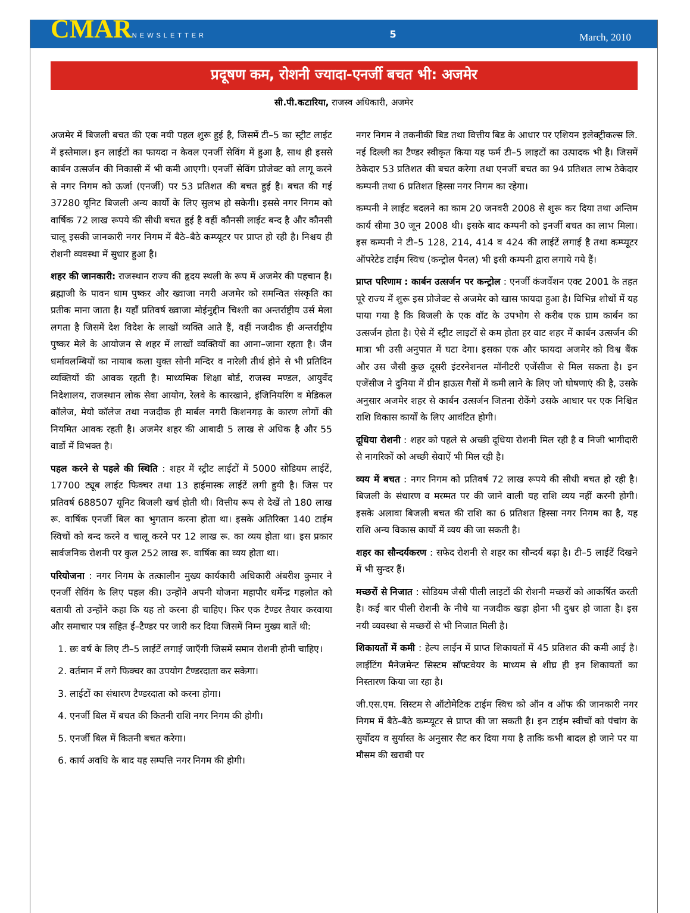CMARNEWSLETTER
5
March, 2010
प्रदूषण कम, रोशनी ज्यादा-एनर्जी बचत भी: अजमेर
सी.पी.कटारिया, राजस्व अधिकारी, अजमेर
अजमेर में बिजली बचत की एक नयी पहल शुरू हुई है, जिसमें टी–5 का स्ट्रीट लाईट में इस्तेमाल। इन लाईटों का फायदा न केवल एनर्जी सेविंग में हुआ है, साथ ही इससे कार्बन उत्सर्जन की निकासी में भी कमी आएगी। एनर्जी सेविंग प्रोजेक्ट को लागू करने से नगर निगम को ऊर्जा (एनर्जी) पर 53 प्रतिशत की बचत हुई है। बचत की गई 37280 यूनिट बिजली अन्य कार्यो के लिए सुलभ हो सकेगी। इससे नगर निगम को वार्षिक 72 लाख रूपये की सीधी बचत हुई है वहीं कौनसी लाईट बन्द है और कौनसी चालू इसकी जानकारी नगर निगम में बैठे–बैठे कम्प्यूटर पर प्राप्त हो रही है। निश्चय ही रोशनी व्यवस्था में सुधार हुआ है।
शहर की जानकारी: राजस्थान राज्य की हृदय स्थली के रूप में अजमेर की पहचान है। ब्रह्माजी के पावन धाम पुष्कर और ख्वाजा नगरी अजमेर को समन्वित संस्कृति का प्रतीक माना जाता है। यहाँ प्रतिवर्ष ख्वाजा मोईनुद्दीन चिश्ती का अन्तर्राष्ट्रीय उर्स मेला लगता है जिसमें देश विदेश के लाखों व्यक्ति आते हैं, वहीं नजदीक ही अन्तर्राष्ट्रीय पुष्कर मेले के आयोजन से शहर में लाखों व्यक्तियों का आना–जाना रहता है। जैन धर्मावलम्बियों का नायाब कला युक्त सोनी मन्दिर व नारेली तीर्थ होने से भी प्रतिदिन व्यक्तियों की आवक रहती है। माध्यमिक शिक्षा बोर्ड, राजस्व मण्डल, आयुर्वेद निदेशालय, राजस्थान लोक सेवा आयोग, रेलवे के कारखाने, इंजिनियरिंग व मेडिकल कॉलेज, मेयो कॉलेज तथा नजदीक ही मार्बल नगरी किशनगढ़ के कारण लोगों की नियमित आवक रहती है। अजमेर शहर की आबादी 5 लाख से अधिक है और 55 वार्डो में विभक्त है।
पहल करने से पहले की स्थिति : शहर में स्ट्रीट लाईटों में 5000 सोडियम लाईटें, 17700 ट्यूब लाईट फिक्चर तथा 13 हाईमास्क लाईटें लगी हुयी है। जिस पर प्रतिवर्ष 688507 यूनिट बिजली खर्च होती थी। वित्तीय रूप से देखें तो 180 लाख रू. वार्षिक एनर्जी बिल का भुगतान करना होता था। इसके अतिरिक्त 140 टाईम स्विचों को बन्द करने व चालू करने पर 12 लाख रू. का व्यय होता था। इस प्रकार सार्वजनिक रोशनी पर कुल 252 लाख रू. वार्षिक का व्यय होता था।
परियोजना : नगर निगम के तत्कालीन मुख्य कार्यकारी अधिकारी अंबरीश कुमार ने एनर्जी सेविंग के लिए पहल की। उन्होंने अपनी योजना महापौर धर्मेन्द्र गहलोत को बतायी तो उन्होंने कहा कि यह तो करना ही चाहिए। फिर एक टैण्डर तैयार करवाया और समाचार पत्र सहित ई–टैण्डर पर जारी कर दिया जिसमें निम्न मुख्य बातें थी:
1. छः वर्ष के लिए टी–5 लाईटें लगाई जाएँगी जिसमें समान रोशनी होनी चाहिए।
2. वर्तमान में लगे फिक्चर का उपयोग टैण्डरदाता कर सकेगा।
3. लाईटों का संधारण टैण्डरदाता को करना होगा।
4. एनर्जी बिल में बचत की कितनी राशि नगर निगम की होगी।
5. एनर्जी बिल में कितनी बचत करेगा।
6. कार्य अवधि के बाद यह सम्पत्ति नगर निगम की होगी।
नगर निगम ने तकनीकी बिड तथा वित्तीय बिड के आधार पर एशियन इलेक्ट्रीकल्स लि. नई दिल्ली का टैण्डर स्वीकृत किया यह फर्म टी–5 लाइटों का उत्पादक भी है। जिसमें ठेकेदार 53 प्रतिशत की बचत करेगा तथा एनर्जी बचत का 94 प्रतिशत लाभ ठेकेदार कम्पनी तथा 6 प्रतिशत हिस्सा नगर निगम का रहेगा।
कम्पनी ने लाईट बदलने का काम 20 जनवरी 2008 से शुरू कर दिया तथा अन्तिम कार्य सीमा 30 जून 2008 थी। इसके बाद कम्पनी को इनर्जी बचत का लाभ मिला। इस कम्पनी ने टी–5 128, 214, 414 व 424 की लाईटें लगाई है तथा कम्प्यूटर ऑपरेटेड टाईम स्विच (कन्ट्रोल पैनल) भी इसी कम्पनी द्वारा लगाये गये हैं।
प्राप्त परिणाम : कार्बन उत्सर्जन पर कन्ट्रोल : एनर्जी कंजर्वेशन एक्ट 2001 के तहत पूरे राज्य में शुरू इस प्रोजेक्ट से अजमेर को खास फायदा हुआ है। विभिन्न शोधों में यह पाया गया है कि बिजली के एक वॉट के उपभोग से करीब एक ग्राम कार्बन का उत्सर्जन होता है। ऐसे में स्ट्रीट लाइटों से कम होता हर वाट शहर में कार्बन उत्सर्जन की मात्रा भी उसी अनुपात में घटा देगा। इसका एक और फायदा अजमेर को विश्व बैंक और उस जैसी कुछ दूसरी इंटरनेशनल मॉनीटरी एजेंसीज से मिल सकता है। इन एजेंसीज ने दुनिया में ग्रीन हाऊस गैसों में कमी लाने के लिए जो घोषणाएं की है, उसके अनुसार अजमेर शहर से कार्बन उत्सर्जन जितना रोकेंगे उसके आधार पर एक निश्चित राशि विकास कार्यों के लिए आवंटित होगी।
दूधिया रोशनी : शहर को पहले से अच्छी दूधिया रोशनी मिल रही है व निजी भागीदारी से नागरिकों को अच्छी सेवाऐं भी मिल रही है।
व्यय में बचत : नगर निगम को प्रतिवर्ष 72 लाख रूपये की सीधी बचत हो रही है। बिजली के संधारण व मरम्मत पर की जाने वाली यह राशि व्यय नहीं करनी होगी। इसके अलावा बिजली बचत की राशि का 6 प्रतिशत हिस्सा नगर निगम का है, यह राशि अन्य विकास कार्यो में व्यय की जा सकती है।
शहर का सौन्दर्यकरण : सफेद रोशनी से शहर का सौन्दर्य बढ़ा है। टी–5 लाईटें दिखने में भी सुन्दर हैं।
मच्छरों से निजात : सोडियम जैसी पीली लाइटों की रोशनी मच्छरों को आकर्षित करती है। कई बार पीली रोशनी के नीचे या नजदीक खड़ा होना भी दुश्वर हो जाता है। इस नयी व्यवस्था से मच्छरों से भी निजात मिली है।
शिकायतों में कमी : हेल्प लाईन में प्राप्त शिकायतों में 45 प्रतिशत की कमी आई है। लाईटिंग मैनेजमेन्ट सिस्टम सॉफ्टवेयर के माध्यम से शीघ्र ही इन शिकायतों का निस्तारण किया जा रहा है।
जी.एस.एम. सिस्टम से ऑटोमेटिक टाईम स्विच को ऑन व ऑफ की जानकारी नगर निगम में बैठे–बैठे कम्प्यूटर से प्राप्त की जा सकती है। इन टाईम स्वीचों को पंचांग के सुर्योदय व सुर्यास्त के अनुसार सैट कर दिया गया है ताकि कभी बादल हो जाने पर या मौसम की खराबी पर